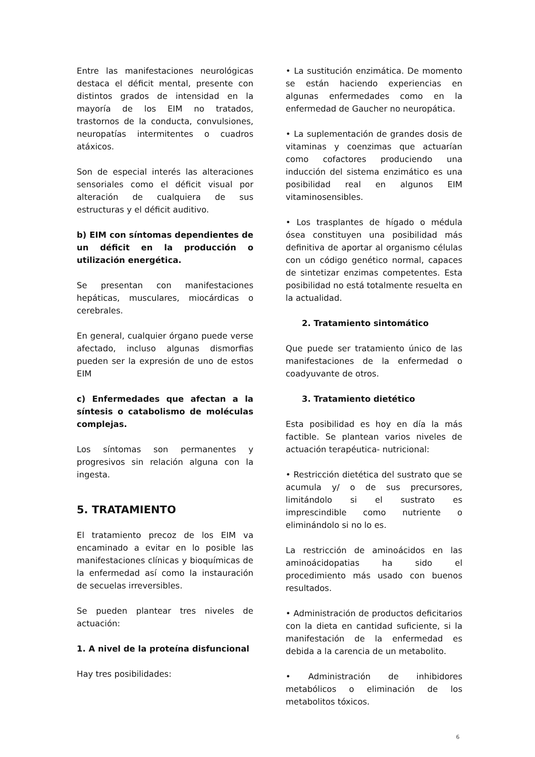Entre las manifestaciones neurológicas destaca el déficit mental, presente con distintos grados de intensidad en la mayoría de los EIM no tratados, trastornos de la conducta, convulsiones, neuropatías intermitentes o cuadros atáxicos.
Son de especial interés las alteraciones sensoriales como el déficit visual por alteración de cualquiera de sus estructuras y el déficit auditivo.
b) EIM con síntomas dependientes de un déficit en la producción o utilización energética.
Se presentan con manifestaciones hepáticas, musculares, miocárdicas o cerebrales.
En general, cualquier órgano puede verse afectado, incluso algunas dismorfias pueden ser la expresión de uno de estos EIM
c) Enfermedades que afectan a la síntesis o catabolismo de moléculas complejas.
Los síntomas son permanentes y progresivos sin relación alguna con la ingesta.
5. TRATAMIENTO
El tratamiento precoz de los EIM va encaminado a evitar en lo posible las manifestaciones clínicas y bioquímicas de la enfermedad así como la instauración de secuelas irreversibles.
Se pueden plantear tres niveles de actuación:
1. A nivel de la proteína disfuncional
Hay tres posibilidades:
• La sustitución enzimática. De momento se están haciendo experiencias en algunas enfermedades como en la enfermedad de Gaucher no neuropática.
• La suplementación de grandes dosis de vitaminas y coenzimas que actuarían como cofactores produciendo una inducción del sistema enzimático es una posibilidad real en algunos EIM vitaminosensibles.
• Los trasplantes de hígado o médula ósea constituyen una posibilidad más definitiva de aportar al organismo células con un código genético normal, capaces de sintetizar enzimas competentes. Esta posibilidad no está totalmente resuelta en la actualidad.
2. Tratamiento sintomático
Que puede ser tratamiento único de las manifestaciones de la enfermedad o coadyuvante de otros.
3. Tratamiento dietético
Esta posibilidad es hoy en día la más factible. Se plantean varios niveles de actuación terapéutica- nutricional:
• Restricción dietética del sustrato que se acumula y/ o de sus precursores, limitándolo si el sustrato es imprescindible como nutriente o eliminándolo si no lo es.
La restricción de aminoácidos en las aminoácidopatias ha sido el procedimiento más usado con buenos resultados.
• Administración de productos deficitarios con la dieta en cantidad suficiente, si la manifestación de la enfermedad es debida a la carencia de un metabolito.
• Administración de inhibidores metabólicos o eliminación de los metabolitos tóxicos.
6